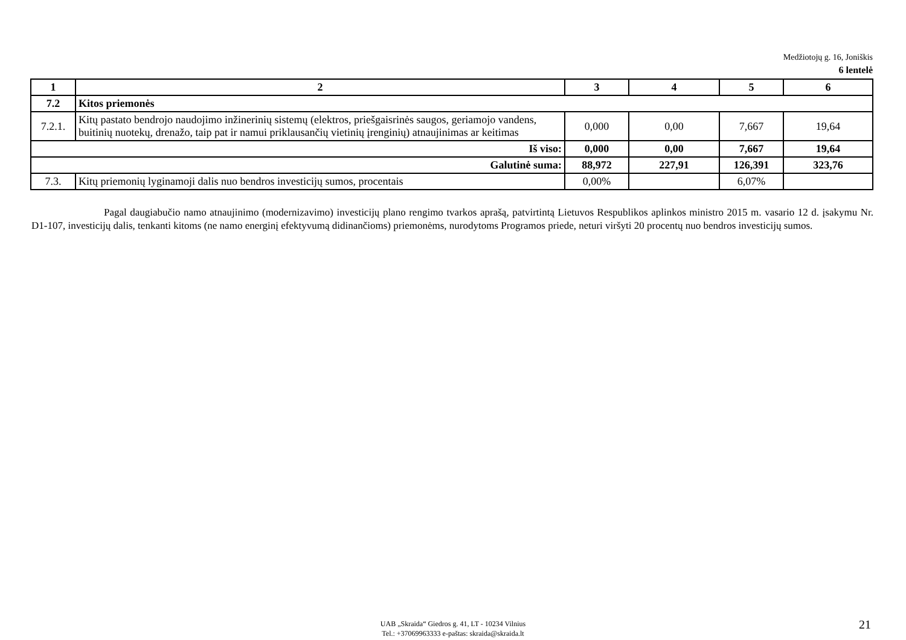Medžiotojų g. 16, Joniškis
6 lentelė
| 1 | 2 | 3 | 4 | 5 | 6 |
| --- | --- | --- | --- | --- | --- |
| 7.2 | Kitos priemonės | | | | |
| 7.2.1. | Kitų pastato bendrojo naudojimo inžinerinių sistemų (elektros, priešgaisrinės saugos, geriamojo vandens, buitinių nuotekų, drenažo, taip pat ir namui priklausančių vietinių įrenginių) atnaujinimas ar keitimas | 0,000 | 0,00 | 7,667 | 19,64 |
| Iš viso: | | 0,000 | 0,00 | 7,667 | 19,64 |
| Galutinė suma: | | 88,972 | 227,91 | 126,391 | 323,76 |
| 7.3. | Kitų priemonių lyginamoji dalis nuo bendros investicijų sumos, procentais | 0,00% | | 6,07% | |
Pagal daugiabučio namo atnaujinimo (modernizavimo) investicijų plano rengimo tvarkos aprašą, patvirtintą Lietuvos Respublikos aplinkos ministro 2015 m. vasario 12 d. įsakymu Nr. D1-107, investicijų dalis, tenkanti kitoms (ne namo energinį efektyvumą didinančioms) priemonėms, nurodytoms Programos priede, neturi viršyti 20 procentų nuo bendros investicijų sumos.
UAB „Skraida“ Giedros g. 41, LT - 10234 Vilnius
Tel.: +37069963333 e-paštas: skraida@skraida.lt
21